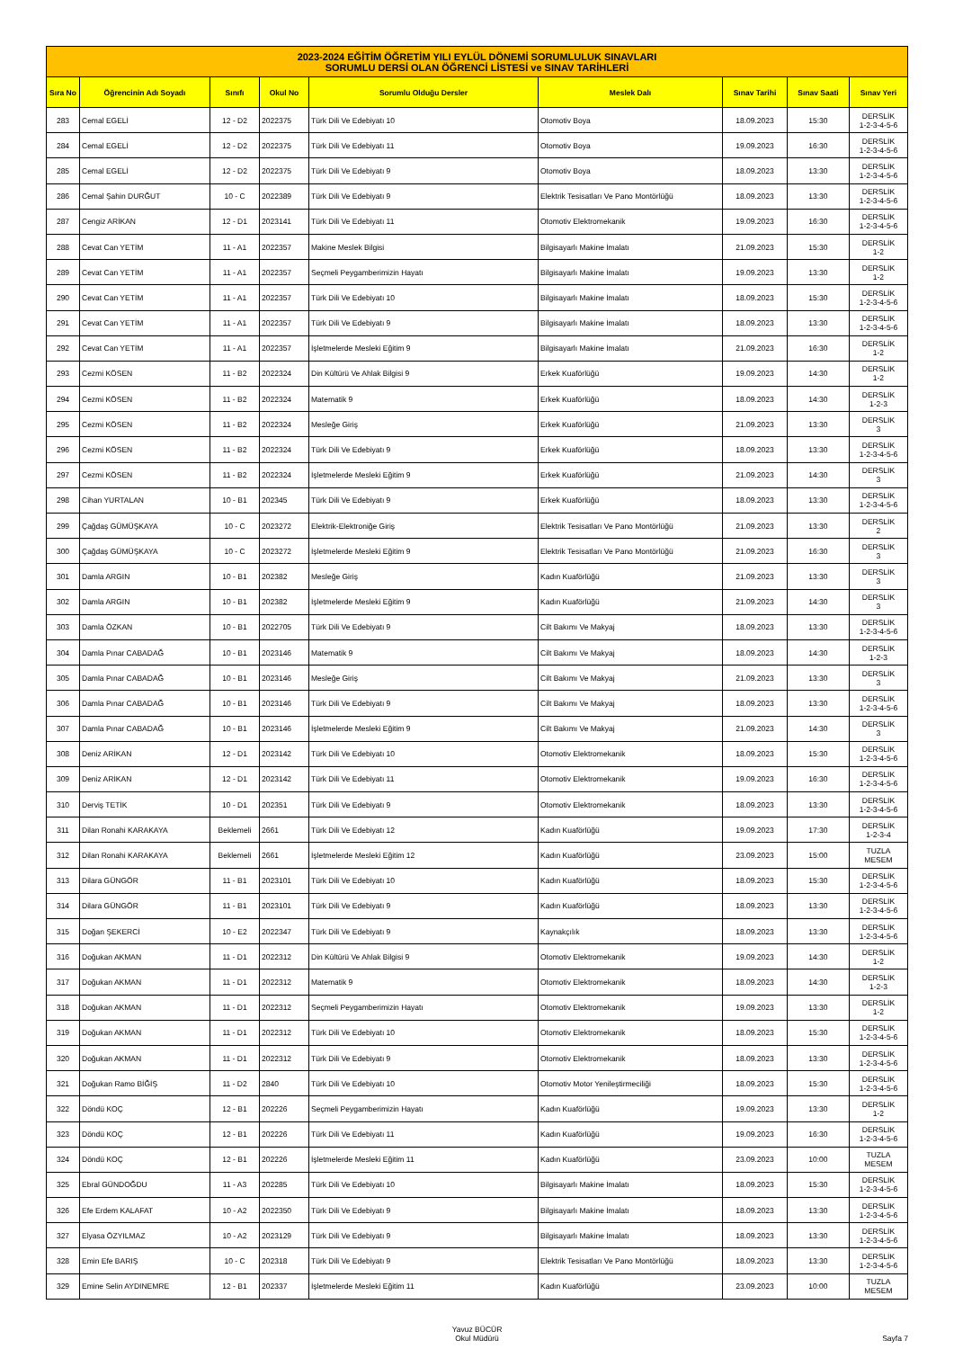| 2023-2024 EĞİTİM ÖĞRETİM YILI EYLÜL DÖNEMİ SORUMLULUK SINAVLARI SORUMLU DERSİ OLAN ÖĞRENCİ LİSTESİ ve SINAV TARİHLERİ | | | | | | | | |
| Sıra No | Öğrencinin Adı Soyadı | Sınıfı | Okul No | Sorumlu Olduğu Dersler | Meslek Dalı | Sınav Tarihi | Sınav Saati | Sınav Yeri |
| 283 | Cemal EGELİ | 12 - D2 | 2022375 | Türk Dili Ve Edebiyatı 10 | Otomotiv Boya | 18.09.2023 | 15:30 | DERSLİK 1-2-3-4-5-6 |
| 284 | Cemal EGELİ | 12 - D2 | 2022375 | Türk Dili Ve Edebiyatı 11 | Otomotiv Boya | 19.09.2023 | 16:30 | DERSLİK 1-2-3-4-5-6 |
| 285 | Cemal EGELİ | 12 - D2 | 2022375 | Türk Dili Ve Edebiyatı 9 | Otomotiv Boya | 18.09.2023 | 13:30 | DERSLİK 1-2-3-4-5-6 |
| 286 | Cemal Şahin DURĞUT | 10 - C | 2022389 | Türk Dili Ve Edebiyatı 9 | Elektrik Tesisatları Ve Pano Montörlüğü | 18.09.2023 | 13:30 | DERSLİK 1-2-3-4-5-6 |
| 287 | Cengiz ARİKAN | 12 - D1 | 2023141 | Türk Dili Ve Edebiyatı 11 | Otomotiv Elektromekanik | 19.09.2023 | 16:30 | DERSLİK 1-2-3-4-5-6 |
| 288 | Cevat Can YETİM | 11 - A1 | 2022357 | Makine Meslek Bilgisi | Bilgisayarlı Makine İmalatı | 21.09.2023 | 15:30 | DERSLİK 1-2 |
| 289 | Cevat Can YETİM | 11 - A1 | 2022357 | Seçmeli Peygamberimizin Hayatı | Bilgisayarlı Makine İmalatı | 19.09.2023 | 13:30 | DERSLİK 1-2 |
| 290 | Cevat Can YETİM | 11 - A1 | 2022357 | Türk Dili Ve Edebiyatı 10 | Bilgisayarlı Makine İmalatı | 18.09.2023 | 15:30 | DERSLİK 1-2-3-4-5-6 |
| 291 | Cevat Can YETİM | 11 - A1 | 2022357 | Türk Dili Ve Edebiyatı 9 | Bilgisayarlı Makine İmalatı | 18.09.2023 | 13:30 | DERSLİK 1-2-3-4-5-6 |
| 292 | Cevat Can YETİM | 11 - A1 | 2022357 | İşletmelerde Mesleki Eğitim 9 | Bilgisayarlı Makine İmalatı | 21.09.2023 | 16:30 | DERSLİK 1-2 |
| 293 | Cezmi KÖSEN | 11 - B2 | 2022324 | Din Kültürü Ve Ahlak Bilgisi 9 | Erkek Kuaförlüğü | 19.09.2023 | 14:30 | DERSLİK 1-2 |
| 294 | Cezmi KÖSEN | 11 - B2 | 2022324 | Matematik 9 | Erkek Kuaförlüğü | 18.09.2023 | 14:30 | DERSLİK 1-2-3 |
| 295 | Cezmi KÖSEN | 11 - B2 | 2022324 | Mesleğe Giriş | Erkek Kuaförlüğü | 21.09.2023 | 13:30 | DERSLİK 3 |
| 296 | Cezmi KÖSEN | 11 - B2 | 2022324 | Türk Dili Ve Edebiyatı 9 | Erkek Kuaförlüğü | 18.09.2023 | 13:30 | DERSLİK 1-2-3-4-5-6 |
| 297 | Cezmi KÖSEN | 11 - B2 | 2022324 | İşletmelerde Mesleki Eğitim 9 | Erkek Kuaförlüğü | 21.09.2023 | 14:30 | DERSLİK 3 |
| 298 | Cihan YURTALAN | 10 - B1 | 202345 | Türk Dili Ve Edebiyatı 9 | Erkek Kuaförlüğü | 18.09.2023 | 13:30 | DERSLİK 1-2-3-4-5-6 |
| 299 | Çağdaş GÜMÜŞKAYA | 10 - C | 2023272 | Elektrik-Elektroniğe Giriş | Elektrik Tesisatları Ve Pano Montörlüğü | 21.09.2023 | 13:30 | DERSLİK 2 |
| 300 | Çağdaş GÜMÜŞKAYA | 10 - C | 2023272 | İşletmelerde Mesleki Eğitim 9 | Elektrik Tesisatları Ve Pano Montörlüğü | 21.09.2023 | 16:30 | DERSLİK 3 |
| 301 | Damla ARGIN | 10 - B1 | 202382 | Mesleğe Giriş | Kadın Kuaförlüğü | 21.09.2023 | 13:30 | DERSLİK 3 |
| 302 | Damla ARGIN | 10 - B1 | 202382 | İşletmelerde Mesleki Eğitim 9 | Kadın Kuaförlüğü | 21.09.2023 | 14:30 | DERSLİK 3 |
| 303 | Damla ÖZKAN | 10 - B1 | 2022705 | Türk Dili Ve Edebiyatı 9 | Cilt Bakımı Ve Makyaj | 18.09.2023 | 13:30 | DERSLİK 1-2-3-4-5-6 |
| 304 | Damla Pınar CABADAĞ | 10 - B1 | 2023146 | Matematik 9 | Cilt Bakımı Ve Makyaj | 18.09.2023 | 14:30 | DERSLİK 1-2-3 |
| 305 | Damla Pınar CABADAĞ | 10 - B1 | 2023146 | Mesleğe Giriş | Cilt Bakımı Ve Makyaj | 21.09.2023 | 13:30 | DERSLİK 3 |
| 306 | Damla Pınar CABADAĞ | 10 - B1 | 2023146 | Türk Dili Ve Edebiyatı 9 | Cilt Bakımı Ve Makyaj | 18.09.2023 | 13:30 | DERSLİK 1-2-3-4-5-6 |
| 307 | Damla Pınar CABADAĞ | 10 - B1 | 2023146 | İşletmelerde Mesleki Eğitim 9 | Cilt Bakımı Ve Makyaj | 21.09.2023 | 14:30 | DERSLİK 3 |
| 308 | Deniz ARİKAN | 12 - D1 | 2023142 | Türk Dili Ve Edebiyatı 10 | Otomotiv Elektromekanik | 18.09.2023 | 15:30 | DERSLİK 1-2-3-4-5-6 |
| 309 | Deniz ARİKAN | 12 - D1 | 2023142 | Türk Dili Ve Edebiyatı 11 | Otomotiv Elektromekanik | 19.09.2023 | 16:30 | DERSLİK 1-2-3-4-5-6 |
| 310 | Derviş TETİK | 10 - D1 | 202351 | Türk Dili Ve Edebiyatı 9 | Otomotiv Elektromekanik | 18.09.2023 | 13:30 | DERSLİK 1-2-3-4-5-6 |
| 311 | Dilan Ronahi KARAKAYA | Beklemeli | 2661 | Türk Dili Ve Edebiyatı 12 | Kadın Kuaförlüğü | 19.09.2023 | 17:30 | DERSLİK 1-2-3-4 |
| 312 | Dilan Ronahi KARAKAYA | Beklemeli | 2661 | İşletmelerde Mesleki Eğitim 12 | Kadın Kuaförlüğü | 23.09.2023 | 15:00 | TUZLA MESEM |
| 313 | Dilara GÜNGÖR | 11 - B1 | 2023101 | Türk Dili Ve Edebiyatı 10 | Kadın Kuaförlüğü | 18.09.2023 | 15:30 | DERSLİK 1-2-3-4-5-6 |
| 314 | Dilara GÜNGÖR | 11 - B1 | 2023101 | Türk Dili Ve Edebiyatı 9 | Kadın Kuaförlüğü | 18.09.2023 | 13:30 | DERSLİK 1-2-3-4-5-6 |
| 315 | Doğan ŞEKERCİ | 10 - E2 | 2022347 | Türk Dili Ve Edebiyatı 9 | Kaynakçılık | 18.09.2023 | 13:30 | DERSLİK 1-2-3-4-5-6 |
| 316 | Doğukan AKMAN | 11 - D1 | 2022312 | Din Kültürü Ve Ahlak Bilgisi 9 | Otomotiv Elektromekanik | 19.09.2023 | 14:30 | DERSLİK 1-2 |
| 317 | Doğukan AKMAN | 11 - D1 | 2022312 | Matematik 9 | Otomotiv Elektromekanik | 18.09.2023 | 14:30 | DERSLİK 1-2-3 |
| 318 | Doğukan AKMAN | 11 - D1 | 2022312 | Seçmeli Peygamberimizin Hayatı | Otomotiv Elektromekanik | 19.09.2023 | 13:30 | DERSLİK 1-2 |
| 319 | Doğukan AKMAN | 11 - D1 | 2022312 | Türk Dili Ve Edebiyatı 10 | Otomotiv Elektromekanik | 18.09.2023 | 15:30 | DERSLİK 1-2-3-4-5-6 |
| 320 | Doğukan AKMAN | 11 - D1 | 2022312 | Türk Dili Ve Edebiyatı 9 | Otomotiv Elektromekanik | 18.09.2023 | 13:30 | DERSLİK 1-2-3-4-5-6 |
| 321 | Doğukan Ramo BİĞİŞ | 11 - D2 | 2840 | Türk Dili Ve Edebiyatı 10 | Otomotiv Motor Yenileştirmeciliği | 18.09.2023 | 15:30 | DERSLİK 1-2-3-4-5-6 |
| 322 | Döndü KOÇ | 12 - B1 | 202226 | Seçmeli Peygamberimizin Hayatı | Kadın Kuaförlüğü | 19.09.2023 | 13:30 | DERSLİK 1-2 |
| 323 | Döndü KOÇ | 12 - B1 | 202226 | Türk Dili Ve Edebiyatı 11 | Kadın Kuaförlüğü | 19.09.2023 | 16:30 | DERSLİK 1-2-3-4-5-6 |
| 324 | Döndü KOÇ | 12 - B1 | 202226 | İşletmelerde Mesleki Eğitim 11 | Kadın Kuaförlüğü | 23.09.2023 | 10:00 | TUZLA MESEM |
| 325 | Ebral GÜNDOĞDU | 11 - A3 | 202285 | Türk Dili Ve Edebiyatı 10 | Bilgisayarlı Makine İmalatı | 18.09.2023 | 15:30 | DERSLİK 1-2-3-4-5-6 |
| 326 | Efe Erdem KALAFAT | 10 - A2 | 2022350 | Türk Dili Ve Edebiyatı 9 | Bilgisayarlı Makine İmalatı | 18.09.2023 | 13:30 | DERSLİK 1-2-3-4-5-6 |
| 327 | Elyasa ÖZYILMAZ | 10 - A2 | 2023129 | Türk Dili Ve Edebiyatı 9 | Bilgisayarlı Makine İmalatı | 18.09.2023 | 13:30 | DERSLİK 1-2-3-4-5-6 |
| 328 | Emin Efe BARIŞ | 10 - C | 202318 | Türk Dili Ve Edebiyatı 9 | Elektrik Tesisatları Ve Pano Montörlüğü | 18.09.2023 | 13:30 | DERSLİK 1-2-3-4-5-6 |
| 329 | Emine Selin AYDINEMRE | 12 - B1 | 202337 | İşletmelerde Mesleki Eğitim 11 | Kadın Kuaförlüğü | 23.09.2023 | 10:00 | TUZLA MESEM |
Yavuz BÜCÜR
Okul Müdürü
Sayfa 7